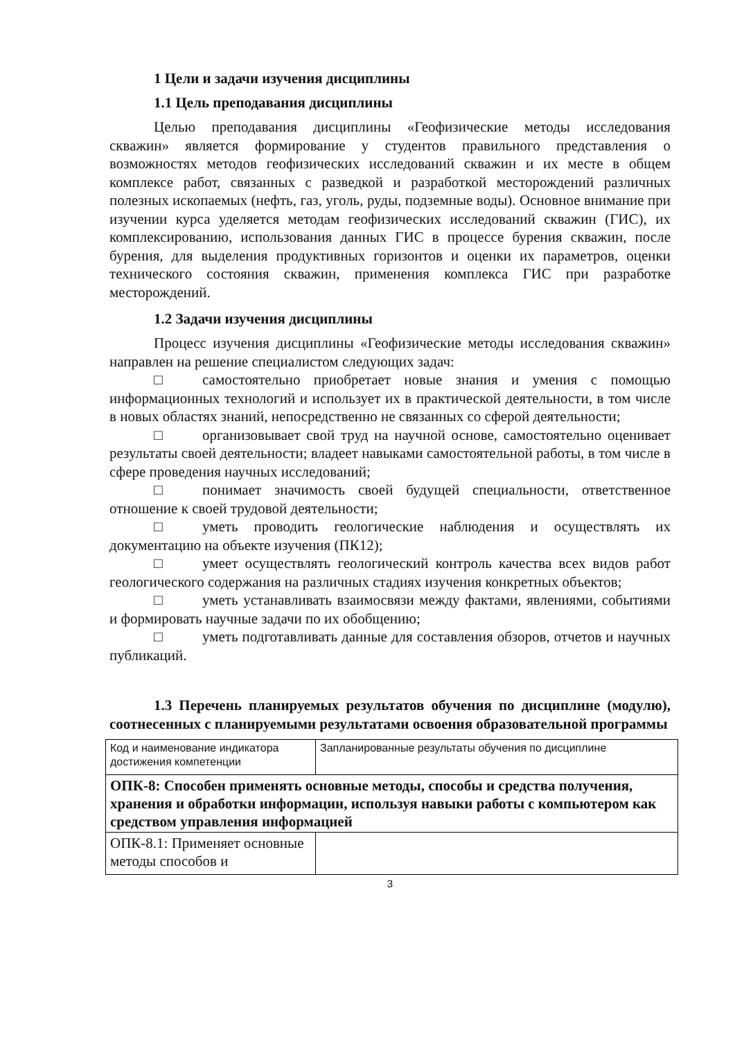1 Цели и задачи изучения дисциплины
1.1 Цель преподавания дисциплины
Целью преподавания дисциплины «Геофизические методы исследования скважин» является формирование у студентов правильного представления о возможностях методов геофизических исследований скважин и их месте в общем комплексе работ, связанных с разведкой и разработкой месторождений различных полезных ископаемых (нефть, газ, уголь, руды, подземные воды). Основное внимание при изучении курса уделяется методам геофизических исследований скважин (ГИС), их комплексированию, использования данных ГИС в процессе бурения скважин, после бурения, для выделения продуктивных горизонтов и оценки их параметров, оценки технического состояния скважин, применения комплекса ГИС при разработке месторождений.
1.2 Задачи изучения дисциплины
Процесс изучения дисциплины «Геофизические методы исследования скважин» направлен на решение специалистом следующих задач:
□ самостоятельно приобретает новые знания и умения с помощью информационных технологий и использует их в практической деятельности, в том числе в новых областях знаний, непосредственно не связанных со сферой деятельности;
□ организовывает свой труд на научной основе, самостоятельно оценивает результаты своей деятельности; владеет навыками самостоятельной работы, в том числе в сфере проведения научных исследований;
□ понимает значимость своей будущей специальности, ответственное отношение к своей трудовой деятельности;
□ уметь проводить геологические наблюдения и осуществлять их документацию на объекте изучения (ПК12);
□ умеет осуществлять геологический контроль качества всех видов работ геологического содержания на различных стадиях изучения конкретных объектов;
□ уметь устанавливать взаимосвязи между фактами, явлениями, событиями и формировать научные задачи по их обобщению;
□ уметь подготавливать данные для составления обзоров, отчетов и научных публикаций.
1.3 Перечень планируемых результатов обучения по дисциплине (модулю), соотнесенных с планируемыми результатами освоения образовательной программы
| Код и наименование индикатора достижения компетенции | Запланированные результаты обучения по дисциплине |
| ОПК-8: Способен применять основные методы, способы и средства получения, хранения и обработки информации, используя навыки работы с компьютером как средством управления информацией | |
| ОПК-8.1: Применяет основные методы способов и | |
3